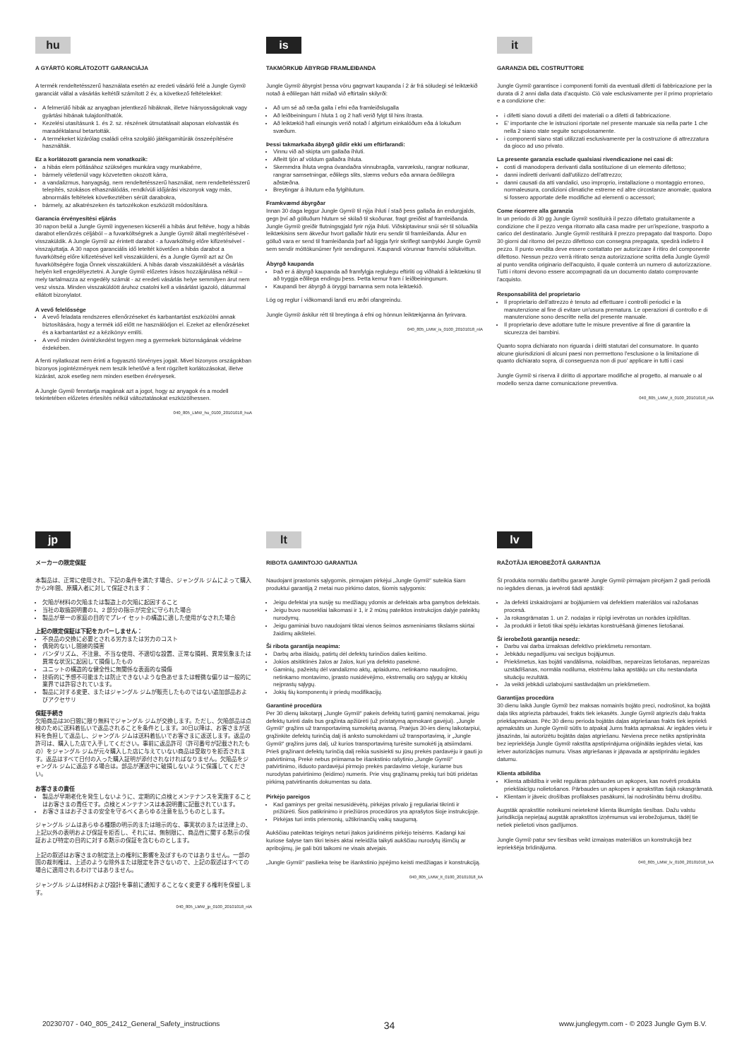hu
A GYÁRTÓ KORLÁTOZOTT GARANCIÁJA
A termék rendeltetésszerű használata esetén az eredeti vásárló felé a Jungle Gym® garanciát vállal a vásárlás keltétől számított 2 év, a következő feltételekkel:
A felmerülő hibák az anyagban jelentkező hibáknak, illetve hiányosságoknak vagy gyártási hibának tulajdoníthatók.
Kezelési utasításunk 1. és 2. sz. részének útmutatásait alaposan elolvasták és maradéktalanul betartották.
A termékeket kizárólag családi célra szolgáló játékgarnitúrák összeépítésére használták.
Ez a korlátozott garancia nem vonatkozik:
a hibás elem pótlásához szükséges munkára vagy munkabérre,
bármely véletlenül vagy közvetetten okozott kárra,
a vandalizmus, hanyagság, nem rendeltetésszerű használat, nem rendeltetésszerű telepítés, szokásos elhasználódás, rendkívüli időjárási viszonyok vagy más, abnormális feltételek következtében sérült darabokra,
bármely, az alkatrészeken és tartozékokon eszközölt módosításra.
Garancia érvényesítési eljárás
30 napon belül a Jungle Gym® ingyenesen kicseréli a hibás árut feltéve, hogy a hibás darabot ellenőrzés céljából – a fuvarköltségnek a Jungle Gym® általi megtérítésével - visszaküldik. A Jungle Gym® az érintett darabot - a fuvarköltség előre kifizetésével - visszajuttatja. A 30 napos garanciális idő leteltét követően a hibás darabot a fuvarköltség előre kifizetésével kell visszaküldeni, és a Jungle Gym® azt az Ön fuvarköltségére fogja Önnek visszaküldeni. A hibás darab visszaküldését a vásárlás helyén kell engedélyeztetni. A Jungle Gym® előzetes írásos hozzájárulása nélkül – mely tartalmazza az engedély számát - az eredeti vásárlás helye semmilyen árut nem vesz vissza. Minden visszaküldött áruhoz csatolni kell a vásárlást igazoló, dátummal ellátott bizonylatot.
A vevő felelőssége
A vevő feladata rendszeres ellenőrzéseket és karbantartást eszközölni annak biztosítására, hogy a termék idő előtt ne használódjon el. Ezeket az ellenőrzéseket és a karbantartást ez a kézikönyv említi.
A vevő minden óvintézkedést tegyen meg a gyermekek biztonságának védelme érdekében.
A fenti nyilatkozat nem érinti a fogyasztó törvényes jogait. Mivel bizonyos országokban bizonyos jogintézmények nem teszik lehetővé a fent rögzített korlátozásokat, illetve kizárást, azok esetleg nem minden esetben érvényesek.
A Jungle Gym® fenntartja magának azt a jogot, hogy az anyagok és a modell tekintetében előzetes értesítés nélkül változtatásokat eszközölhessen.
040_805_LMW_hu_0100_20101018_huA
is
TAKMÖRKUÐ ÁBYRGÐ FRAMLEIÐANDA
Jungle Gym® ábyrgist þessa vöru gagnvart kaupanda í 2 ár frá söludegi sé leiktækið notað á eðlilegan hátt miðað við eftirtalin skilyrði:
Að um sé að ræða galla í efni eða framleiðslugalla
Að leiðbeiningum í hluta 1 og 2 hafi verið fylgt til hins ítrasta.
Að leiktækið hafi einungis verið notað í afgirtum einkalóðum eða á lokuðum svæðum.
Þessi takmarkaða ábyrgð gildir ekki um eftirfarandi:
Vinnu við að skipta um gallaða íhluti.
Afleitt tjón af völdum gallaðra íhluta.
Skemmdra íhluta vegna óvandaðra vinnubragða, vanrækslu, rangrar notkunar, rangrar samsetningar, eðlilegs slits, slæms veðurs eða annara óeðlilegra aðstæðna.
Breytingar á íhlutum eða fylgihlutum.
Framkvæmd ábyrgðar
Innan 30 daga leggur Jungle Gym® til nýja íhluti í stað þess gallaða án endurgjalds, gegn því að gölluðum hlutum sé skilað til skoðunar, fragt greiðist af framleiðanda. Jungle Gym® greiðir flutningsgjald fyrir nýja íhluti. Viðskiptavinur snúi sér til söluaðila leiktækisins sem ákveður hvort gallaðir hlutir eru sendir til framleiðanda. Áður en gölluð vara er send til framleiðanda þarf að liggja fyrir skriflegt samþykki Jungle Gym® sem sendir móttökunúmer fyrir sendingunni. Kaupandi vörunnar framvísi sölukvittun.
Ábyrgð kaupanda
Það er á ábyrgð kaupanda að framfylgja reglulegu eftirliti og viðhaldi á leiktækinu til að tryggja eðlilega endingu þess. Þetta kemur fram í leiðbeiningunum.
Kaupandi ber ábyrgð á öryggi barnanna sem nota leiktækið.
Lög og reglur í viðkomandi landi eru æðri ofangreindu.
Jungle Gym® áskilur rétt til breytinga á efni og hönnun leiktækjanna án fyrirvara.
040_805_LMW_is_0100_20101018_nlA
it
GARANZIA DEL COSTRUTTORE
Jungle Gym® garantisce i componenti forniti da eventuali difetti di fabbricazione per la durata di 2 anni dalla data d'acquisto. Ciò vale esclusivamente per il primo proprietario e a condizione che:
i difetti siano dovuti a difetti dei materiali o a difetti di fabbricazione.
E' importante che le istruzioni riportate nel presente manuale sia nella parte 1 che nella 2 siano state seguite scrupolosamente.
i componenti siano stati utilizzati esclusivamente per la costruzione di attrezzatura da gioco ad uso privato.
La presente garanzia esclude qualsiasi rivendicazione nei casi di:
costi di manodopera derivanti dalla sostituzione di un elemento difettoso;
danni indiretti derivanti dall'utilizzo dell'attrezzo;
danni causati da atti vandalici, uso improprio, installazione o montaggio erroneo, normaleusura, condizioni climatiche estreme ed altre circostanze anomale; qualora si fossero apportate delle modifiche ad elementi o accessori;
Come ricorrere alla garanzia
In un periodo di 30 gg Jungle Gym® sostituirà il pezzo difettato gratuitamente a condizione che il pezzo venga ritornato alla casa madre per un'ispezione, trasporto a carico del destinatario. Jungle Gym® restituirà il prezzo prepagato dal trasporto. Dopo 30 giorni dal ritorno del pezzo difettoso con consegna prepagata, spedirà indietro il pezzo. Il punto vendita deve essere contattato per autorizzare il ritiro del componente difettoso. Nessun pezzo verrà ritirato senza autorizzazione scritta della Jungle Gym® al punto vendita originario dell'acquisto, il quale conterrà un numero di autorizzazione. Tutti i ritorni devono essere accompagnati da un documento datato comprovante l'acquisto.
Responsabilità del proprietario
Il proprietario dell'attrezzo è tenuto ad effettuare i controlli periodici e la manutenzione al fine di evitare un'usura prematura. Le operazioni di controllo e di manutenzione sono descritte nella del presente manuale.
Il proprietario deve adottare tutte le misure preventive al fine di garantire la sicurezza dei bambini.
Quanto sopra dichiarato non riguarda i diritti statutari del consumatore. In quanto alcune giurisdizioni di alcuni paesi non permettono l'esclusione o la limitazione di quanto dichiarato sopra, di conseguenza non di puo' applicare in tutti i casi
Jungle Gym® si riserva il diritto di apportare modifiche al progetto, al manuale o al modello senza darne comunicazione preventiva.
040_805_LMW_it_0100_20101018_nlA
jp
メーカーの限定保証
本製品は、正常に使用され、下記の条件を満たす場合、ジャングル ジムによって購入から2年間、原購入者に対して保証されます：
欠陥が材料の欠陥または製造上の欠陥に起因すること
当社の取扱説明書の1、2 部分の指示が完全に守られた場合
製品が単一の家庭の目的でプレイ セットの構造に適した使用がなされた場合
上記の限定保証は下記をカバーしません：
不良品の交換に必要とされる労力または労力のコスト
偶発的ないし間接的損害
バンダリズム、不注意、不当な使用、不適切な設置、正常な損耗、異常気象または異常な状況に起因して損傷したもの
ユニットの構造的な健全性に無関係な表面的な損傷
技術的に予想不可能または防止できないような色あせまたは軽微な偏りは一般的に業界では許容されています。
製品に対する変更、またはジャングル ジムが販売したものではない追加部品およびアクセサリ
保証手続き
欠陥商品は30日間に限り無料でジャングル ジムが交換します。ただし、欠陥部品は点検のために送料着払いで返品されることを条件とします。30日以降は、お客さまが送料を負担して返品し、ジャングル ジムは送料着払いでお客さまに返送します。返品の許可は、購入した店で入手してください。事前に返品許可（許可番号が記載されたもの）をジャングル ジムが元々購入した店に与えていない商品は受取りを拒否されます。返品はすべて日付の入った購入証明が添付されなければなりません。欠陥品をジャングル ジムに返品する場合は。部品が運送中に破損しないように保護してください。
お客さまの責任
製品が早期老化を発生しないように、定期的に点検とメンテナンスを実施することはお客さまの責任です。点検とメンテナンスは本説明書に記載されています。
お客さまはお子さまの安全を守るべくあらゆる注意を払うものとします。
ジャングル ジムはあらゆる種類の明示的または暗示的な、事実状のまたは法律上の、上記以外の表明および保証を拒否し、それには、無制限に、商品性に関する黙示の保証および特定の目的に対する黙示の保証を含むものとします。
上記の叙述はお客さまの制定法上の権利に影響を及ぼすものではありません。一部の国の裁判権は、上述のような除外または限定を許さないので、上記の叙述はすべての場合に適用されるわけではありません。
ジャングル ジムは材料および設計を事前に通知することなく変更する権利を保留します。
040_805_LMW_jp_0100_20101018_nlA
lt
RIBOTA GAMINTOJO GARANTIJA
Naudojant įprastomis sąlygomis, pirmajam pirkėjui „Jungle Gym®“ suteikia šiam produktui garantiją 2 metai nuo pirkimo datos, šiomis sąlygomis:
Jeigu defektai yra susiję su medžiagų ydomis ar defektais arba gamybos defektais.
Jeigu buvo nuosekliai laikomasi ir 1, ir 2 mūsų pateiktos instrukcijos dalyje pateiktų nurodymų.
Jeigu gaminiai buvo naudojami tiktai vienos šeimos asmeniniams tikslams skirtai žaidimų aikštelei.
Ši ribota garantija neapima:
Darbų arba išlaidų, patirtų dėl defektų turinčios dalies keitimo.
Jokios atsitiktinės žalos ar žalos, kuri yra defekto pasekmė.
Gaminių, pažeistų dėl vandalizmo aktų, aplaidumo, netinkamo naudojimo, netinkamo montavimo, įprasto nusidėvėjimo, ekstremalių oro sąlygų ar kitokių neįprastų sąlygų.
Jokių šių komponentų ir priedų modifikacijų.
Garantinė procedūra
Per 30 dienų laikotarpį „Jungle Gym®“ pakeis defektų turintį gaminį nemokamai, jeigu defektų turinti dalis bus grąžinta apžiūrėti (už pristatymą apmokant gavėjui). „Jungle Gym®“ grąžins už transportavimą sumokėtą avansą. Praėjus 30-ies dienų laikotarpiui, grąžinkite defektų turinčią dalį iš anksto sumokėdami už transportavimą, ir „Jungle Gym®“ grąžins jums dalį, už kurios transportavimą turėsite sumokėti ją atsiimdami. Prieš grąžinant defektų turinčią dalį reikia susisiekti su jūsų prekės pardavėju ir gauti jo patvirtinimą. Prekė nebus priimama be išankstinio rašytinio „Jungle Gym®“ patvirtinimo, išduoto pardavėjui pirmojo prekės pardavimo vietoje, kuriame bus nurodytas patvirtinimo (leidimo) numeris. Prie visų grąžinamų prekių turi būti pridėtas pirkimą patvirtinantis dokumentas su data.
Pirkėjo pareigos
Kad gaminys per greitai nesusidėvėtų, pirkėjas privalo jį reguliariai tikrinti ir prižiūrėti. Šios patikrinimo ir priežiūros procedūros yra aprašytos šioje instrukcijoje.
Pirkėjas turi imtis priemonių, užtikrinančių vaikų saugumą.
Aukščiau pateiktas teiginys neturi įtakos juridinėms pirkėjo teisėms. Kadangi kai kuriose šalyse tam tikri teisės aktai neleidžia taikyti aukščiau nurodytų išimčių ar apribojimų, jie gali būti taikomi ne visais atvejais.
„Jungle Gym®“ pasilieka teisę be išankstinio įspėjimo keisti medžiagas ir konstrukciją.
040_805_LMW_lt_0100_20101018_ltA
lv
RAŽOTĀJA IEROBEŽOTĀ GARANTIJA
Šī produkta normālu darbību garantē Jungle Gym® pirmajam pircējam 2 gadi periodā no iegādes dienas, ja ievēroti šādi apstākļi:
Ja defekti izskaidrojami ar bojājumiem vai defektiem materiālos vai ražošanas procesā.
Ja rokasgrāmatas 1. un 2. nodaļas ir rūpīgi ievērotas un norādes izpildītas.
Ja produkti ir lietoti tikai spēļu iekārtas konstruēšanā ģimenes lietošanai.
Šī ierobežotā garantija nesedz:
Darbu vai darba izmaksas defektīvo priekšmetu remontam.
Jebkādu negadījumu vai secīgus bojājumus.
Priekšmetus, kas bojāti vandālisma, nolaidības, nepareizas lietošanas, nepareizas uzstādīšanas, normāla nodiluma, ekstrēmu laika apstākļu un citu nestandarta situāciju rezultātā.
Ja veikti jebkādi uzlabojumi sastāvdaļām un priekšmetiem.
Garantijas procedūra
30 dienu laikā Jungle Gym® bez maksas nomainīs bojāto preci, nodrošinot, ka bojātā daļa tiks atgriezta pārbaudei, frakts tiek iekasēts. Jungle Gym® atgriezīs daļu frakta priekšapmaksas. Pēc 30 dienu perioda bojātās daļas atgriešanas frakts tiek iepriekš apmaksāts un Jungle Gym® sūtīs to atpakaļ Jums frakta apmaksai. Ar iegādes vietu ir jāsazinās, lai autorizētu bojātās daļas atgriešanu. Neviena prece netiks apstiprināta bez iepriekšēja Jungle Gym® rakstīta apstiprinājuma oriģinālās iegādes vietai, kas ietver autorizācijas numuru. Visas atgriešanas ir jāpavada ar apstiprinātu iegādes datumu.
Klienta atbildība
Klienta atbildība ir veikt regulāras pārbaudes un apkopes, kas novērš produkta priekšlaicīgu nolietošanos. Pārbaudes un apkopes ir aprakstītas šajā rokasgrāmatā.
Klientam ir jāveic drošības profilakses pasākumi, lai nodrošinātu bērnu drošību.
Augstāk aprakstītie noteikumi neietekmē klienta likumīgās tiesības. Dažu valstu jurisdikcija nepieļauj augstāk aprakstītos izņēmumus vai ierobežojumus, tādēļ tie netiek pielietoti visos gadījumos.
Jungle Gym® patur sev tiesības veikt izmaiņas materiālos un konstrukcijā bez iepriekšēja brīdinājuma.
040_805_LMW_lv_0100_20101018_lvA
20230707 - 040_805_2412_General_Safety_instructions 34 www.junglegym.com - © 2023 Jungle Gym B.V.